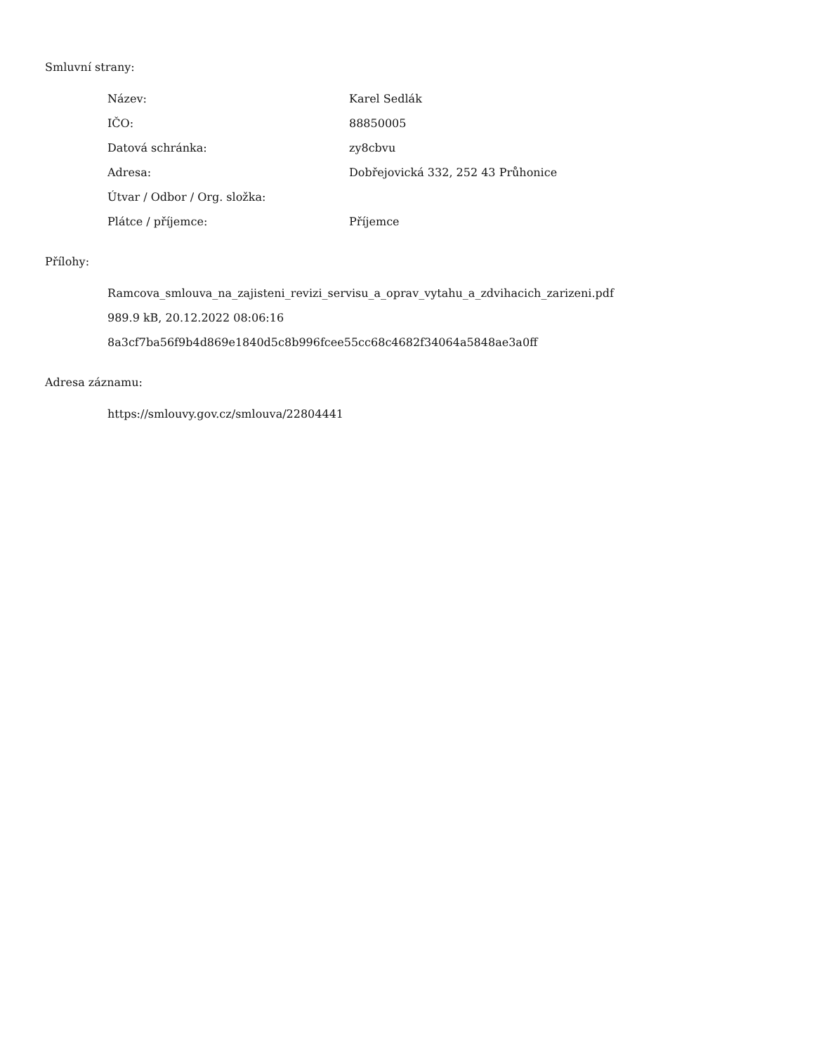Smluvní strany:
| Název: | Karel Sedlák |
| IČO: | 88850005 |
| Datová schránka: | zy8cbvu |
| Adresa: | Dobřejovická 332, 252 43 Průhonice |
| Útvar / Odbor / Org. složka: | |
| Plátce / příjemce: | Příjemce |
Přílohy:
Ramcova_smlouva_na_zajisteni_revizi_servisu_a_oprav_vytahu_a_zdvihacich_zarizeni.pdf
989.9 kB, 20.12.2022 08:06:16
8a3cf7ba56f9b4d869e1840d5c8b996fcee55cc68c4682f34064a5848ae3a0ff
Adresa záznamu:
https://smlouvy.gov.cz/smlouva/22804441